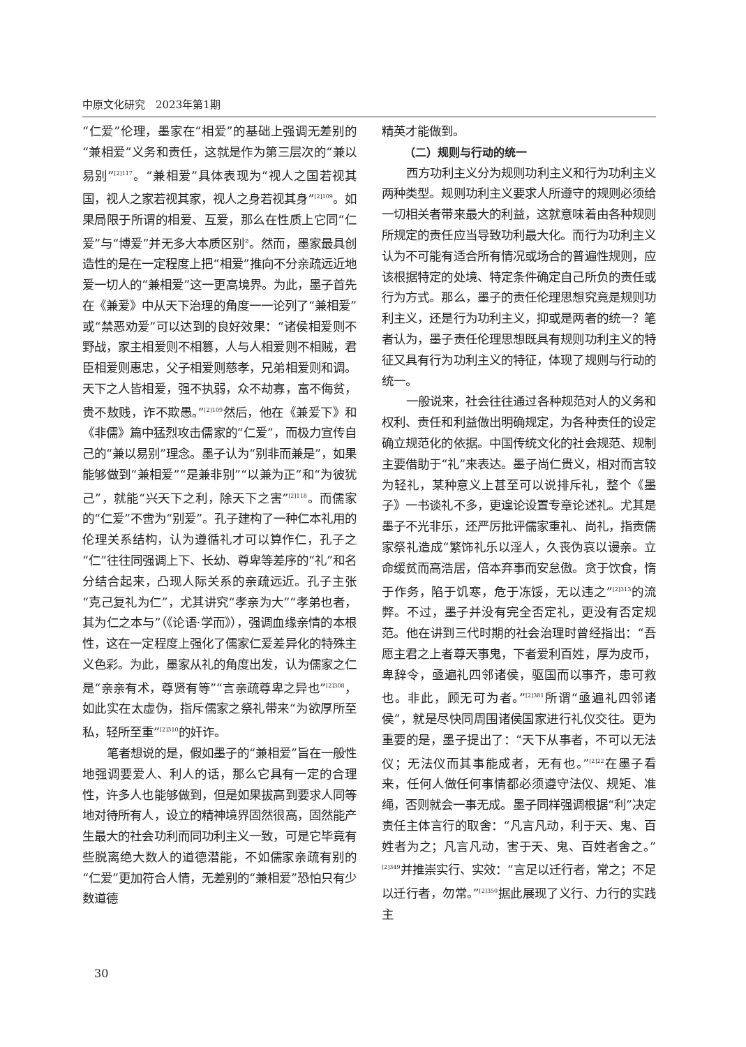中原文化研究　2023年第1期
“仁爱”伦理，墨家在“相爱”的基础上强调无差别的“兼相爱”义务和责任，这就是作为第三层次的“兼以易别”<sup>[2]117</sup>。“兼相爱”具体表现为“视人之国若视其国，视人之家若视其家，视人之身若视其身”<sup>[2]109</sup>。如果局限于所谓的相爱、互爱，那么在性质上它同“仁爱”与“博爱”并无多大本质区别<sup>⑦</sup>。然而，墨家最具创造性的是在一定程度上把“相爱”推向不分亲疏远近地爱一切人的“兼相爱”这一更高境界。为此，墨子首先在《兼爱》中从天下治理的角度一一论列了“兼相爱”或“禁恶劝爱”可以达到的良好效果：“诸侯相爱则不野战，家主相爱则不相篡，人与人相爱则不相贼，君臣相爱则惠忠，父子相爱则慈孝，兄弟相爱则和调。天下之人皆相爱，强不执弱，众不劫寡，富不侮贫，贵不敖贱，诈不欺愚。”<sup>[2]109</sup>然后，他在《兼爱下》和《非儒》篇中猛烈攻击儒家的“仁爱”，而极力宣传自己的“兼以易别”理念。墨子认为“别非而兼是”，如果能够做到“兼相爱”“是兼非别”“以兼为正”和“为彼犹己”，就能“兴天下之利，除天下之害”<sup>[2]118</sup>。而儒家的“仁爱”不啻为“别爱”。孔子建构了一种仁本礼用的伦理关系结构，认为遵循礼才可以算作仁，孔子之“仁”往往同强调上下、长幼、尊卑等差序的“礼”和名分结合起来，凸现人际关系的亲疏远近。孔子主张“克己复礼为仁”，尤其讲究“孝亲为大”“孝弟也者，其为仁之本与”（《论语·学而》），强调血缘亲情的本根性，这在一定程度上强化了儒家仁爱差异化的特殊主义色彩。为此，墨家从礼的角度出发，认为儒家之仁是“亲亲有术，尊贤有等”“言亲疏尊卑之异也”<sup>[2]308</sup>，如此实在太虚伪，指斥儒家之祭礼带来“为欲厚所至私，轻所至重”<sup>[2]310</sup>的奸诈。
笔者想说的是，假如墨子的“兼相爱”旨在一般性地强调要爱人、利人的话，那么它具有一定的合理性，许多人也能够做到，但是如果拔高到要求人同等地对待所有人，设立的精神境界固然很高，固然能产生最大的社会功利而同功利主义一致，可是它毕竟有些脱离绝大数人的道德潜能，不如儒家亲疏有别的“仁爱”更加符合人情，无差别的“兼相爱”恐怕只有少数道德
精英才能做到。
（二）规则与行动的统一
西方功利主义分为规则功利主义和行为功利主义两种类型。规则功利主义要求人所遵守的规则必须给一切相关者带来最大的利益，这就意味着由各种规则所规定的责任应当导致功利最大化。而行为功利主义认为不可能有适合所有情况或场合的普遍性规则，应该根据特定的处境、特定条件确定自己所负的责任或行为方式。那么，墨子的责任伦理思想究竟是规则功利主义，还是行为功利主义，抑或是两者的统一？笔者认为，墨子责任伦理思想既具有规则功利主义的特征又具有行为功利主义的特征，体现了规则与行动的统一。
一般说来，社会往往通过各种规范对人的义务和权利、责任和利益做出明确规定，为各种责任的设定确立规范化的依据。中国传统文化的社会规范、规制主要借助于“礼”来表达。墨子尚仁贵义，相对而言较为轻礼，某种意义上甚至可以说排斥礼，整个《墨子》一书谈礼不多，更遑论设置专章论述礼。尤其是墨子不光非乐，还严厉批评儒家重礼、尚礼，指责儒家祭礼造成“繁饰礼乐以淫人，久丧伪哀以谩亲。立命缓贫而高浩居，倍本弃事而安怠傲。贪于饮食，惰于作务，陷于饥寒，危于冻馁，无以违之”<sup>[2]313</sup>的流弊。不过，墨子并没有完全否定礼，更没有否定规范。他在讲到三代时期的社会治理时曾经指出：“吾愿主君之上者尊天事鬼，下者爱利百姓，厚为皮币，卑辞令，亟遍礼四邻诸侯，驱国而以事齐，患可救也。非此，顾无可为者。”<sup>[2]381</sup>所谓“亟遍礼四邻诸侯”，就是尽快同周围诸侯国家进行礼仪交往。更为重要的是，墨子提出了：“天下从事者，不可以无法仪；无法仪而其事能成者，无有也。”<sup>[2]22</sup>在墨子看来，任何人做任何事情都必须遵守法仪、规矩、准绳，否则就会一事无成。墨子同样强调根据“利”决定责任主体言行的取舍：“凡言凡动，利于天、鬼、百姓者为之；凡言凡动，害于天、鬼、百姓者舍之。”<sup>[2]349</sup>并推崇实行、实效：“言足以迁行者，常之；不足以迁行者，勿常。”<sup>[2]350</sup>据此展现了义行、力行的实践主
30